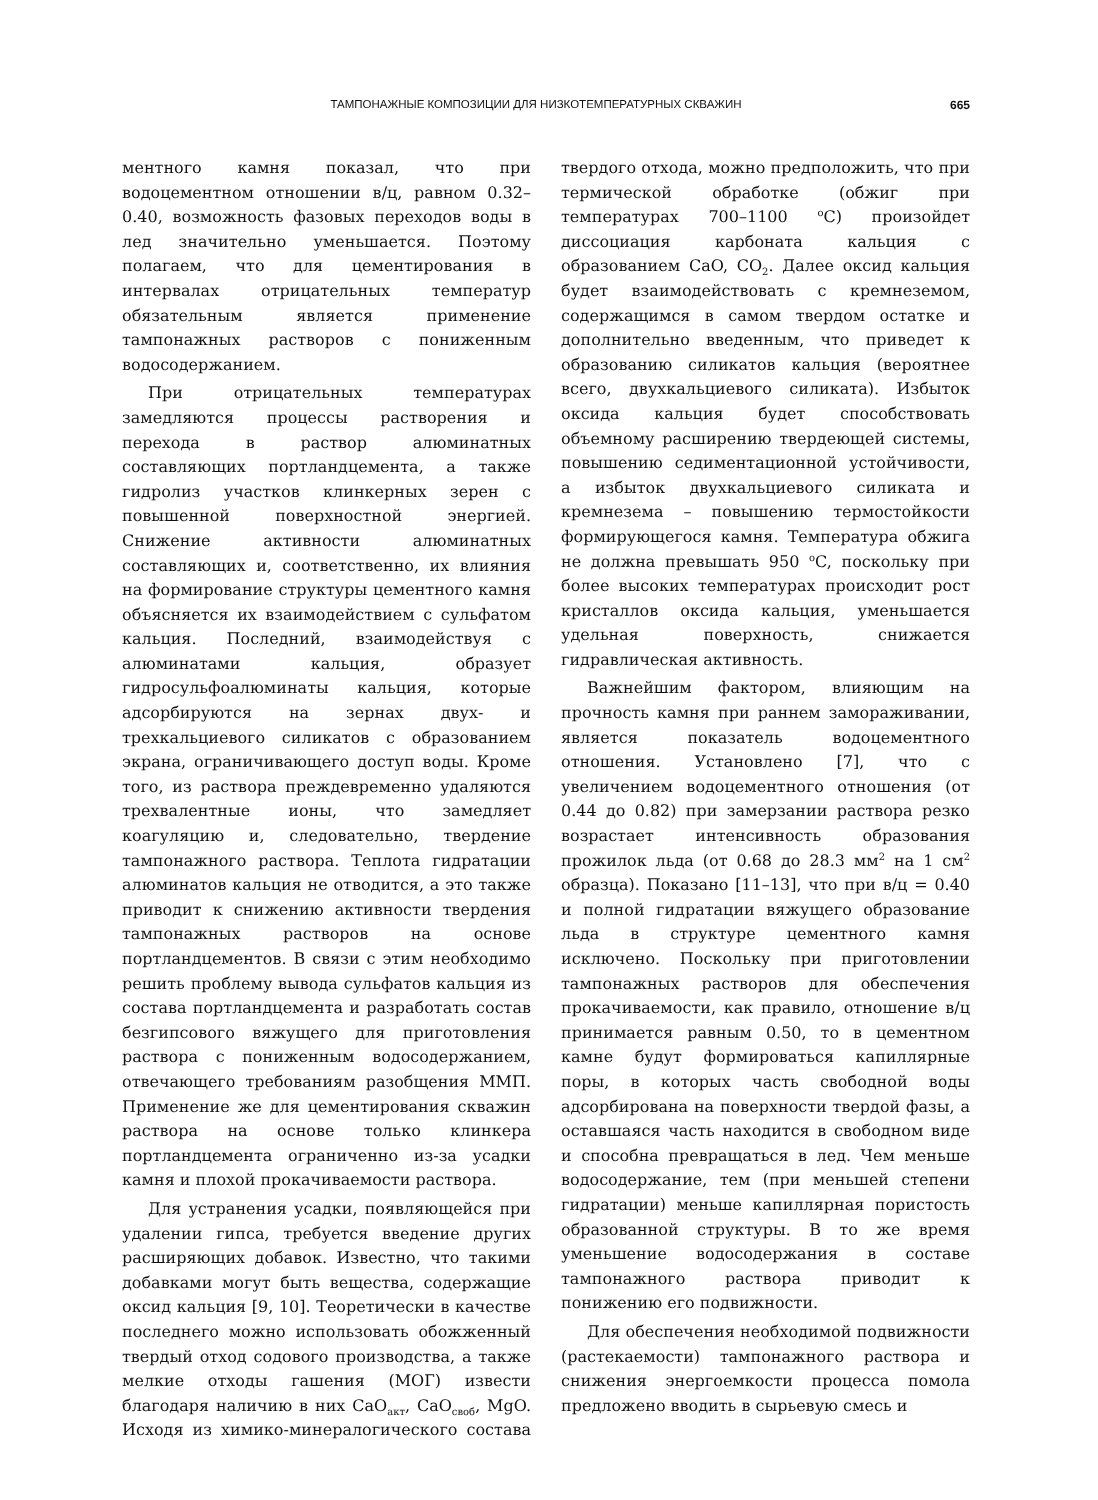ТАМПОНАЖНЫЕ КОМПОЗИЦИИ ДЛЯ НИЗКОТЕМПЕРАТУРНЫХ СКВАЖИН 665
ментного камня показал, что при водоцементном отношении в/ц, равном 0.32–0.40, возможность фазовых переходов воды в лед значительно уменьшается. Поэтому полагаем, что для цементирования в интервалах отрицательных температур обязательным является применение тампонажных растворов с пониженным водосодержанием.
При отрицательных температурах замедляются процессы растворения и перехода в раствор алюминатных составляющих портландцемента, а также гидролиз участков клинкерных зерен с повышенной поверхностной энергией. Снижение активности алюминатных составляющих и, соответственно, их влияния на формирование структуры цементного камня объясняется их взаимодействием с сульфатом кальция. Последний, взаимодействуя с алюминатами кальция, образует гидросульфоалюминаты кальция, которые адсорбируются на зернах двух- и трехкальциевого силикатов с образованием экрана, ограничивающего доступ воды. Кроме того, из раствора преждевременно удаляются трехвалентные ионы, что замедляет коагуляцию и, следовательно, твердение тампонажного раствора. Теплота гидратации алюминатов кальция не отводится, а это также приводит к снижению активности твердения тампонажных растворов на основе портландцементов. В связи с этим необходимо решить проблему вывода сульфатов кальция из состава портландцемента и разработать состав безгипсового вяжущего для приготовления раствора с пониженным водосодержанием, отвечающего требованиям разобщения ММП. Применение же для цементирования скважин раствора на основе только клинкера портландцемента ограниченно из-за усадки камня и плохой прокачиваемости раствора.
Для устранения усадки, появляющейся при удалении гипса, требуется введение других расширяющих добавок. Известно, что такими добавками могут быть вещества, содержащие оксид кальция [9, 10]. Теоретически в качестве последнего можно использовать обожженный твердый отход содового производства, а также мелкие отходы гашения (МОГ) извести благодаря наличию в них CaO<sub>акт</sub>, CaO<sub>своб</sub>, MgO. Исходя из химико-минералогического состава твердого отхода, можно предположить, что при термической обработке (обжиг при температурах 700–1100 <sup>o</sup>C) произойдет диссоциация карбоната кальция с образованием CaO, CO<sub>2</sub>. Далее оксид кальция будет взаимодействовать с кремнеземом, содержащимся в самом твердом остатке и дополнительно введенным, что приведет к образованию силикатов кальция (вероятнее всего, двухкальциевого силиката). Избыток оксида кальция будет способствовать объемному расширению твердеющей системы, повышению седиментационной устойчивости, а избыток двухкальциевого силиката и кремнезема – повышению термостойкости формирующегося камня. Температура обжига не должна превышать 950 <sup>o</sup>C, поскольку при более высоких температурах происходит рост кристаллов оксида кальция, уменьшается удельная поверхность, снижается гидравлическая активность.
Важнейшим фактором, влияющим на прочность камня при раннем замораживании, является показатель водоцементного отношения. Установлено [7], что с увеличением водоцементного отношения (от 0.44 до 0.82) при замерзании раствора резко возрастает интенсивность образования прожилок льда (от 0.68 до 28.3 мм<sup>2</sup> на 1 см<sup>2</sup> образца). Показано [11–13], что при в/ц = 0.40 и полной гидратации вяжущего образование льда в структуре цементного камня исключено. Поскольку при приготовлении тампонажных растворов для обеспечения прокачиваемости, как правило, отношение в/ц принимается равным 0.50, то в цементном камне будут формироваться капиллярные поры, в которых часть свободной воды адсорбирована на поверхности твердой фазы, а оставшаяся часть находится в свободном виде и способна превращаться в лед. Чем меньше водосодержание, тем (при меньшей степени гидратации) меньше капиллярная пористость образованной структуры. В то же время уменьшение водосодержания в составе тампонажного раствора приводит к понижению его подвижности.
Для обеспечения необходимой подвижности (растекаемости) тампонажного раствора и снижения энергоемкости процесса помола предложено вводить в сырьевую смесь и